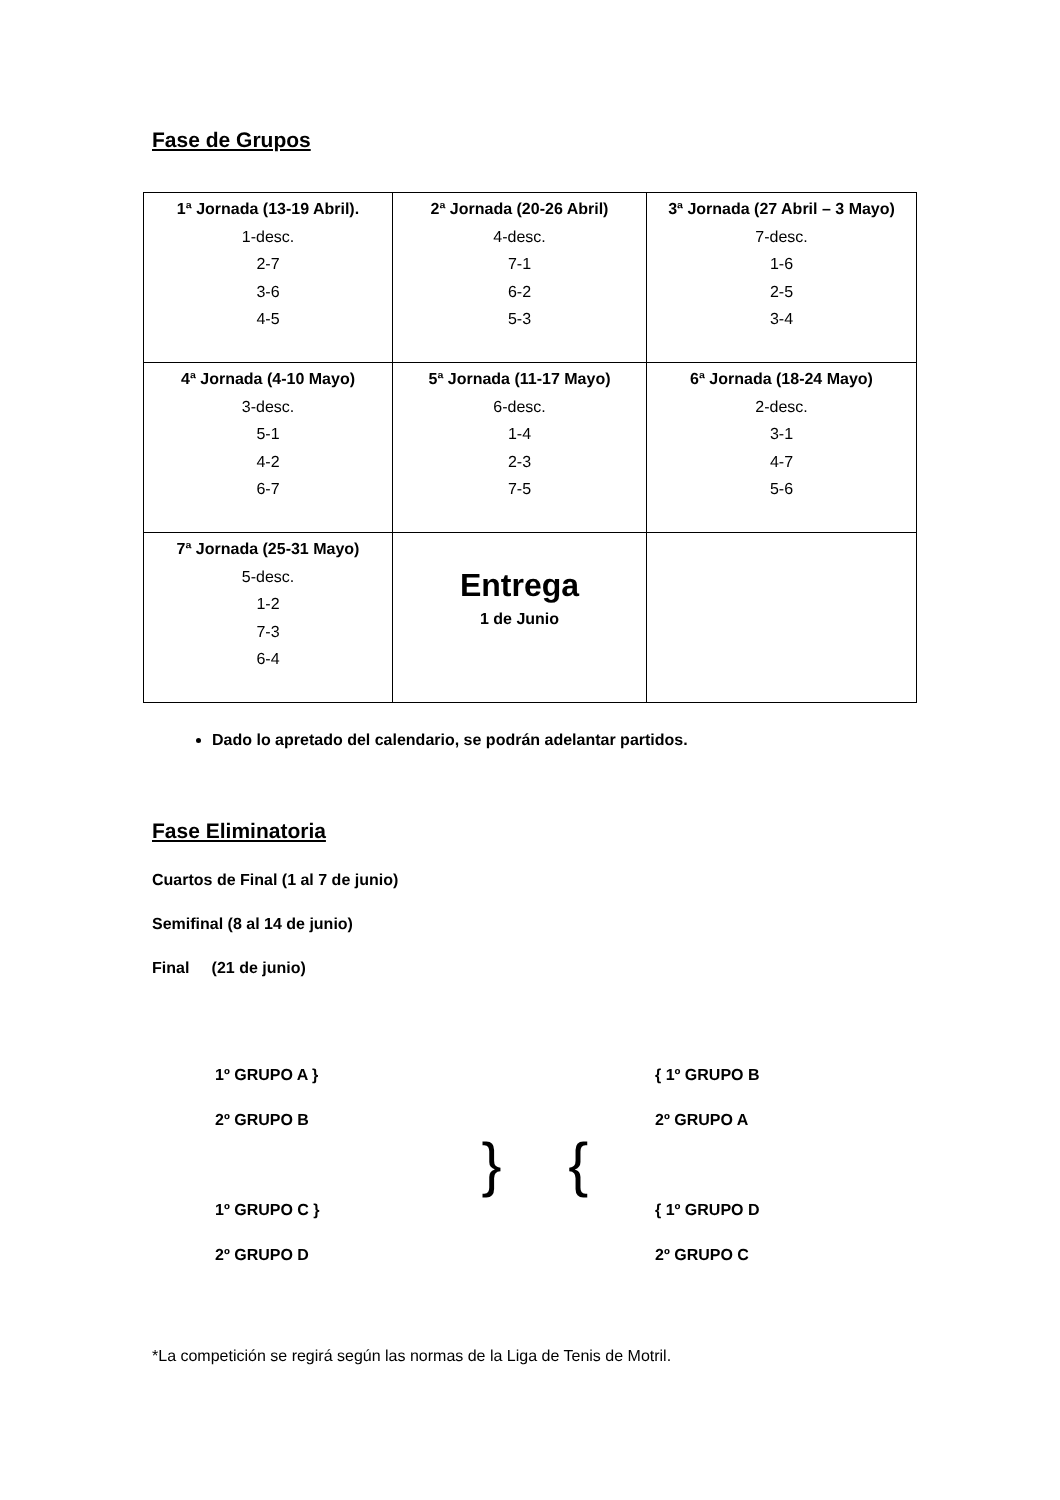Fase de Grupos
| 1ª Jornada (13-19 Abril). 1-desc. 2-7 3-6 4-5 | 2ª Jornada (20-26 Abril) 4-desc. 7-1 6-2 5-3 | 3ª Jornada (27 Abril – 3 Mayo) 7-desc. 1-6 2-5 3-4 |
| 4ª Jornada (4-10 Mayo) 3-desc. 5-1 4-2 6-7 | 5ª Jornada (11-17 Mayo) 6-desc. 1-4 2-3 7-5 | 6ª Jornada (18-24 Mayo) 2-desc. 3-1 4-7 5-6 |
| 7ª Jornada (25-31 Mayo) 5-desc. 1-2 7-3 6-4 | Entrega 1 de Junio | |
Dado lo apretado del calendario, se podrán adelantar partidos.
Fase Eliminatoria
Cuartos de Final (1 al 7 de junio)
Semifinal (8 al 14 de junio)
Final (21 de junio)
1º GRUPO A }
2º GRUPO B
1º GRUPO C }
2º GRUPO D
} {
{ 1º GRUPO B
2º GRUPO A
{ 1º GRUPO D
2º GRUPO C
*La competición se regirá según las normas de la Liga de Tenis de Motril.